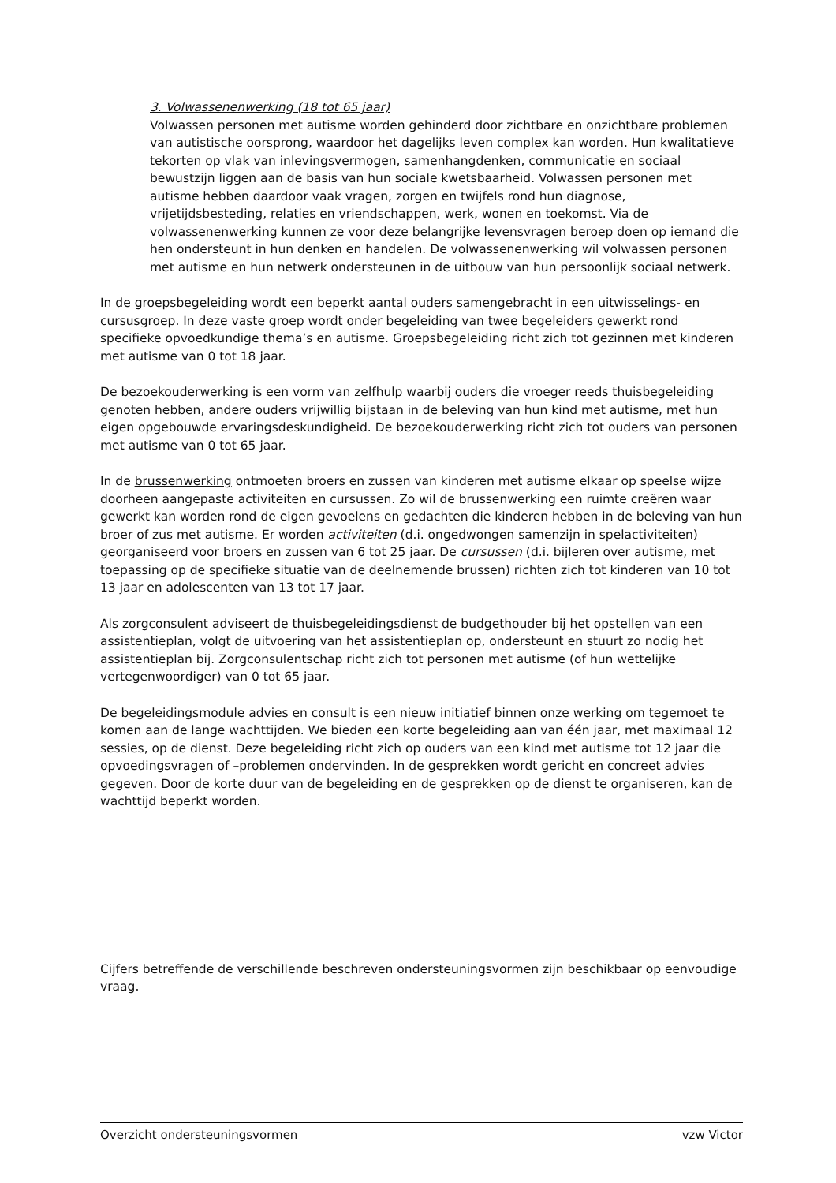3. Volwassenenwerking (18 tot 65 jaar)
Volwassen personen met autisme worden gehinderd door zichtbare en onzichtbare problemen van autistische oorsprong, waardoor het dagelijks leven complex kan worden. Hun kwalitatieve tekorten op vlak van inlevingsvermogen, samenhangdenken, communicatie en sociaal bewustzijn liggen aan de basis van hun sociale kwetsbaarheid. Volwassen personen met autisme hebben daardoor vaak vragen, zorgen en twijfels rond hun diagnose, vrijetijdsbesteding, relaties en vriendschappen, werk, wonen en toekomst. Via de volwassenenwerking kunnen ze voor deze belangrijke levensvragen beroep doen op iemand die hen ondersteunt in hun denken en handelen. De volwassenenwerking wil volwassen personen met autisme en hun netwerk ondersteunen in de uitbouw van hun persoonlijk sociaal netwerk.
In de groepsbegeleiding wordt een beperkt aantal ouders samengebracht in een uitwisselings- en cursusgroep. In deze vaste groep wordt onder begeleiding van twee begeleiders gewerkt rond specifieke opvoedkundige thema’s en autisme. Groepsbegeleiding richt zich tot gezinnen met kinderen met autisme van 0 tot 18 jaar.
De bezoekouderwerking is een vorm van zelfhulp waarbij ouders die vroeger reeds thuisbegeleiding genoten hebben, andere ouders vrijwillig bijstaan in de beleving van hun kind met autisme, met hun eigen opgebouwde ervaringsdeskundigheid. De bezoekouderwerking richt zich tot ouders van personen met autisme van 0 tot 65 jaar.
In de brussenwerking ontmoeten broers en zussen van kinderen met autisme elkaar op speelse wijze doorheen aangepaste activiteiten en cursussen. Zo wil de brussenwerking een ruimte creëren waar gewerkt kan worden rond de eigen gevoelens en gedachten die kinderen hebben in de beleving van hun broer of zus met autisme. Er worden activiteiten (d.i. ongedwongen samenzijn in spelactiviteiten) georganiseerd voor broers en zussen van 6 tot 25 jaar. De cursussen (d.i. bijleren over autisme, met toepassing op de specifieke situatie van de deelnemende brussen) richten zich tot kinderen van 10 tot 13 jaar en adolescenten van 13 tot 17 jaar.
Als zorgconsulent adviseert de thuisbegeleidingsdienst de budgethouder bij het opstellen van een assistentieplan, volgt de uitvoering van het assistentieplan op, ondersteunt en stuurt zo nodig het assistentieplan bij. Zorgconsulentschap richt zich tot personen met autisme (of hun wettelijke vertegenwoordiger) van 0 tot 65 jaar.
De begeleidingsmodule advies en consult is een nieuw initiatief binnen onze werking om tegemoet te komen aan de lange wachttijden. We bieden een korte begeleiding aan van één jaar, met maximaal 12 sessies, op de dienst. Deze begeleiding richt zich op ouders van een kind met autisme tot 12 jaar die opvoedingsvragen of –problemen ondervinden. In de gesprekken wordt gericht en concreet advies gegeven. Door de korte duur van de begeleiding en de gesprekken op de dienst te organiseren, kan de wachttijd beperkt worden.
Cijfers betreffende de verschillende beschreven ondersteuningsvormen zijn beschikbaar op eenvoudige vraag.
Overzicht ondersteuningsvormen vzw Victor